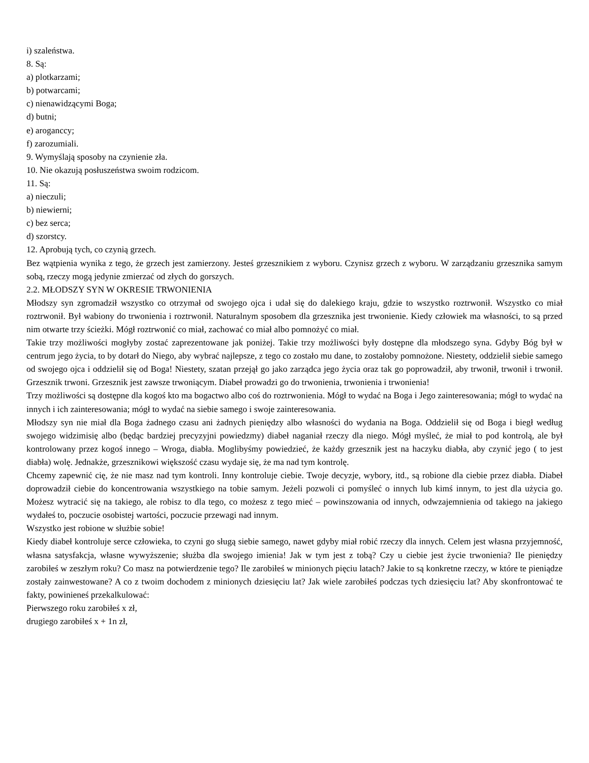i) szaleństwa.
8. Są:
a) plotkarzami;
b) potwarcami;
c) nienawidzącymi Boga;
d) butni;
e) aroganccy;
f) zarozumiali.
9. Wymyślają sposoby na czynienie zła.
10. Nie okazują posłuszeństwa swoim rodzicom.
11. Są:
a) nieczuli;
b) niewierni;
c) bez serca;
d) szorstcy.
12. Aprobują tych, co czynią grzech.
Bez wątpienia wynika z tego, że grzech jest zamierzony. Jesteś grzesznikiem z wyboru. Czynisz grzech z wyboru. W zarządzaniu grzesznika samym sobą, rzeczy mogą jedynie zmierzać od złych do gorszych.
2.2. MŁODSZY SYN W OKRESIE TRWONIENIA
Młodszy syn zgromadził wszystko co otrzymał od swojego ojca i udał się do dalekiego kraju, gdzie to wszystko roztrwonił. Wszystko co miał roztrwonił. Był wabiony do trwonienia i roztrwonił. Naturalnym sposobem dla grzesznika jest trwonienie. Kiedy człowiek ma własności, to są przed nim otwarte trzy ścieżki. Mógł roztrwonić co miał, zachować co miał albo pomnożyć co miał.
Takie trzy możliwości mogłyby zostać zaprezentowane jak poniżej. Takie trzy możliwości były dostępne dla młodszego syna. Gdyby Bóg był w centrum jego życia, to by dotarł do Niego, aby wybrać najlepsze, z tego co zostało mu dane, to zostałoby pomnożone. Niestety, oddzielił siebie samego od swojego ojca i oddzielił się od Boga! Niestety, szatan przejął go jako zarządca jego życia oraz tak go poprowadził, aby trwonił, trwonił i trwonił. Grzesznik trwoni. Grzesznik jest zawsze trwoniącym. Diabeł prowadzi go do trwonienia, trwonienia i trwonienia!
Trzy możliwości są dostępne dla kogoś kto ma bogactwo albo coś do roztrwonienia. Mógł to wydać na Boga i Jego zainteresowania; mógł to wydać na innych i ich zainteresowania; mógł to wydać na siebie samego i swoje zainteresowania.
Młodszy syn nie miał dla Boga żadnego czasu ani żadnych pieniędzy albo własności do wydania na Boga. Oddzielił się od Boga i biegł według swojego widzimisię albo (będąc bardziej precyzyjni powiedzmy) diabeł naganiał rzeczy dla niego. Mógł myśleć, że miał to pod kontrolą, ale był kontrolowany przez kogoś innego – Wroga, diabła. Moglibyśmy powiedzieć, że każdy grzesznik jest na haczyku diabła, aby czynić jego ( to jest diabła) wolę. Jednakże, grzesznikowi większość czasu wydaje się, że ma nad tym kontrolę.
Chcemy zapewnić cię, że nie masz nad tym kontroli. Inny kontroluje ciebie. Twoje decyzje, wybory, itd., są robione dla ciebie przez diabła. Diabeł doprowadził ciebie do koncentrowania wszystkiego na tobie samym. Jeżeli pozwoli ci pomyśleć o innych lub kimś innym, to jest dla użycia go. Możesz wytracić się na takiego, ale robisz to dla tego, co możesz z tego mieć – powinszowania od innych, odwzajemnienia od takiego na jakiego wydałeś to, poczucie osobistej wartości, poczucie przewagi nad innym.
Wszystko jest robione w służbie sobie!
Kiedy diabeł kontroluje serce człowieka, to czyni go sługą siebie samego, nawet gdyby miał robić rzeczy dla innych. Celem jest własna przyjemność, własna satysfakcja, własne wywyższenie; służba dla swojego imienia! Jak w tym jest z tobą? Czy u ciebie jest życie trwonienia? Ile pieniędzy zarobiłeś w zeszłym roku? Co masz na potwierdzenie tego? Ile zarobiłeś w minionych pięciu latach? Jakie to są konkretne rzeczy, w które te pieniądze zostały zainwestowane? A co z twoim dochodem z minionych dziesięciu lat? Jak wiele zarobiłeś podczas tych dziesięciu lat? Aby skonfrontować te fakty, powinieneś przekalkulować:
Pierwszego roku zarobiłeś x zł,
drugiego zarobiłeś x + 1n zł,